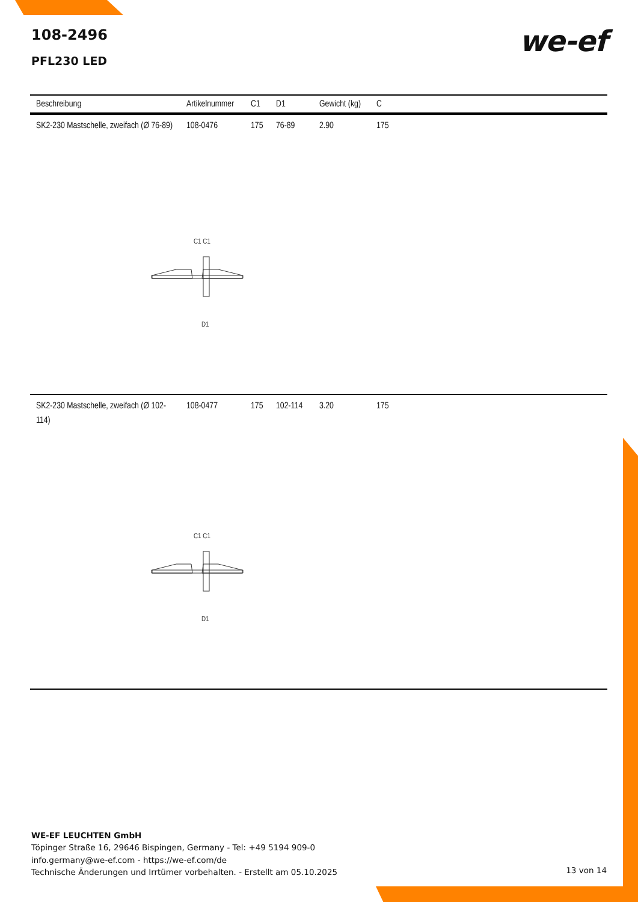108-2496
PFL230 LED
we-ef
| Beschreibung | Artikelnummer | C1 | D1 | Gewicht (kg) | C |
| --- | --- | --- | --- | --- | --- |
| SK2-230 Mastschelle, zweifach (Ø 76-89) | 108-0476 | 175 | 76-89 | 2.90 | 175 |
| C1 C1 D1 | | | | | |
| SK2-230 Mastschelle, zweifach (Ø 102-114) | 108-0477 | 175 | 102-114 | 3.20 | 175 |
| C1 C1 D1 | | | | | |
WE-EF LEUCHTEN GmbH
Töpinger Straße 16, 29646 Bispingen, Germany - Tel: +49 5194 909-0
info.germany@we-ef.com - https://we-ef.com/de
Technische Änderungen und Irrtümer vorbehalten. - Erstellt am 05.10.2025
13 von 14